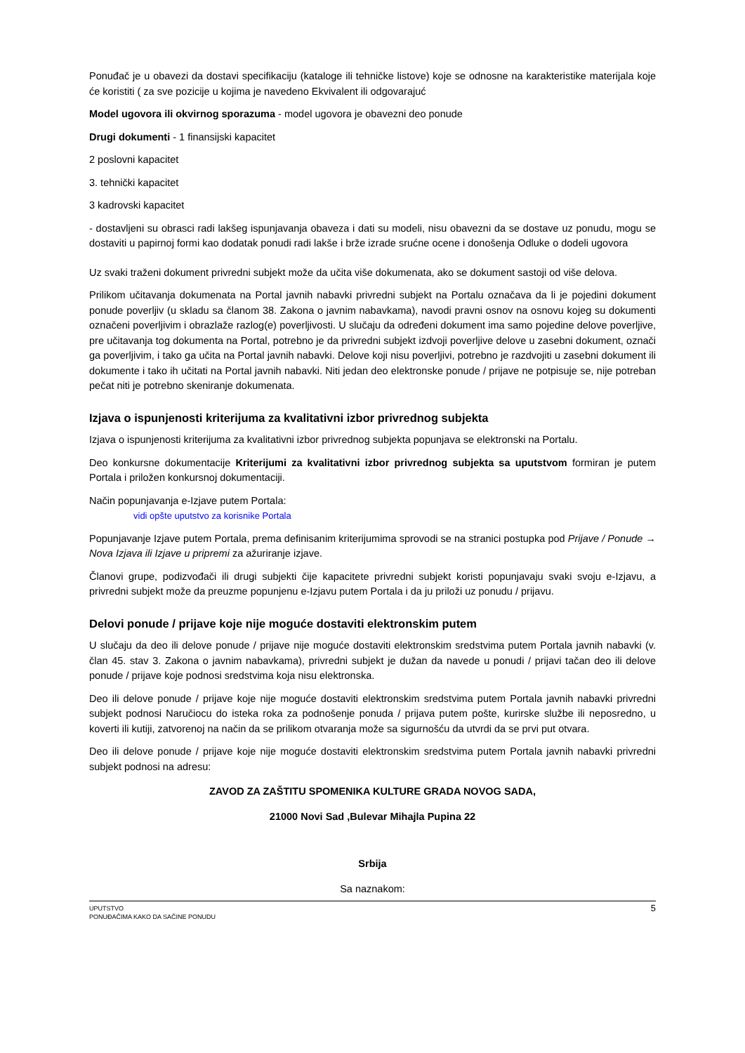Ponuđač je u obavezi da dostavi specifikaciju (kataloge ili tehničke listove) koje se odnosne na karakteristike materijala koje će koristiti ( za sve pozicije u kojima je navedeno Ekvivalent ili odgovarajuć
Model ugovora ili okvirnog sporazuma - model ugovora je obavezni deo ponude
Drugi dokumenti - 1 finansijski kapacitet
2 poslovni kapacitet
3. tehnički kapacitet
3 kadrovski kapacitet
- dostavljeni su obrasci radi lakšeg ispunjavanja obaveza i dati su modeli, nisu obavezni da se dostave uz ponudu, mogu se dostaviti u papirnoj formi kao dodatak ponudi radi lakše i brže izrade srućne ocene i donošenja Odluke o dodeli ugovora
Uz svaki traženi dokument privredni subjekt može da učita više dokumenata, ako se dokument sastoji od više delova.
Prilikom učitavanja dokumenata na Portal javnih nabavki privredni subjekt na Portalu označava da li je pojedini dokument ponude poverljiv (u skladu sa članom 38. Zakona o javnim nabavkama), navodi pravni osnov na osnovu kojeg su dokumenti označeni poverljivim i obrazlaže razlog(e) poverljivosti. U slučaju da određeni dokument ima samo pojedine delove poverljive, pre učitavanja tog dokumenta na Portal, potrebno je da privredni subjekt izdvoji poverljive delove u zasebni dokument, označi ga poverljivim, i tako ga učita na Portal javnih nabavki. Delove koji nisu poverljivi, potrebno je razdvojiti u zasebni dokument ili dokumente i tako ih učitati na Portal javnih nabavki. Niti jedan deo elektronske ponude / prijave ne potpisuje se, nije potreban pečat niti je potrebno skeniranje dokumenata.
Izjava o ispunjenosti kriterijuma za kvalitativni izbor privrednog subjekta
Izjava o ispunjenosti kriterijuma za kvalitativni izbor privrednog subjekta popunjava se elektronski na Portalu.
Deo konkursne dokumentacije Kriterijumi za kvalitativni izbor privrednog subjekta sa uputstvom formiran je putem Portala i priložen konkursnoj dokumentaciji.
Način popunjavanja e-Izjave putem Portala:
vidi opšte uputstvo za korisnike Portala
Popunjavanje Izjave putem Portala, prema definisanim kriterijumima sprovodi se na stranici postupka pod Prijave / Ponude → Nova Izjava ili Izjave u pripremi za ažuriranje izjave.
Članovi grupe, podizvođači ili drugi subjekti čije kapacitete privredni subjekt koristi popunjavaju svaki svoju e-Izjavu, a privredni subjekt može da preuzme popunjenu e-Izjavu putem Portala i da ju priloži uz ponudu / prijavu.
Delovi ponude / prijave koje nije moguće dostaviti elektronskim putem
U slučaju da deo ili delove ponude / prijave nije moguće dostaviti elektronskim sredstvima putem Portala javnih nabavki (v. član 45. stav 3. Zakona o javnim nabavkama), privredni subjekt je dužan da navede u ponudi / prijavi tačan deo ili delove ponude / prijave koje podnosi sredstvima koja nisu elektronska.
Deo ili delove ponude / prijave koje nije moguće dostaviti elektronskim sredstvima putem Portala javnih nabavki privredni subjekt podnosi Naručiocu do isteka roka za podnošenje ponuda / prijava putem pošte, kurirske službe ili neposredno, u koverti ili kutiji, zatvorenoj na način da se prilikom otvaranja može sa sigurnošću da utvrdi da se prvi put otvara.
Deo ili delove ponude / prijave koje nije moguće dostaviti elektronskim sredstvima putem Portala javnih nabavki privredni subjekt podnosi na adresu:
ZAVOD ZA ZAŠTITU SPOMENIKA KULTURE GRADA NOVOG SADA,
21000 Novi Sad ,Bulevar Mihajla Pupina 22
Srbija
Sa naznakom:
UPUTSTVO
PONUĐAČIMA KAKO DA SAČINE PONUDU
5